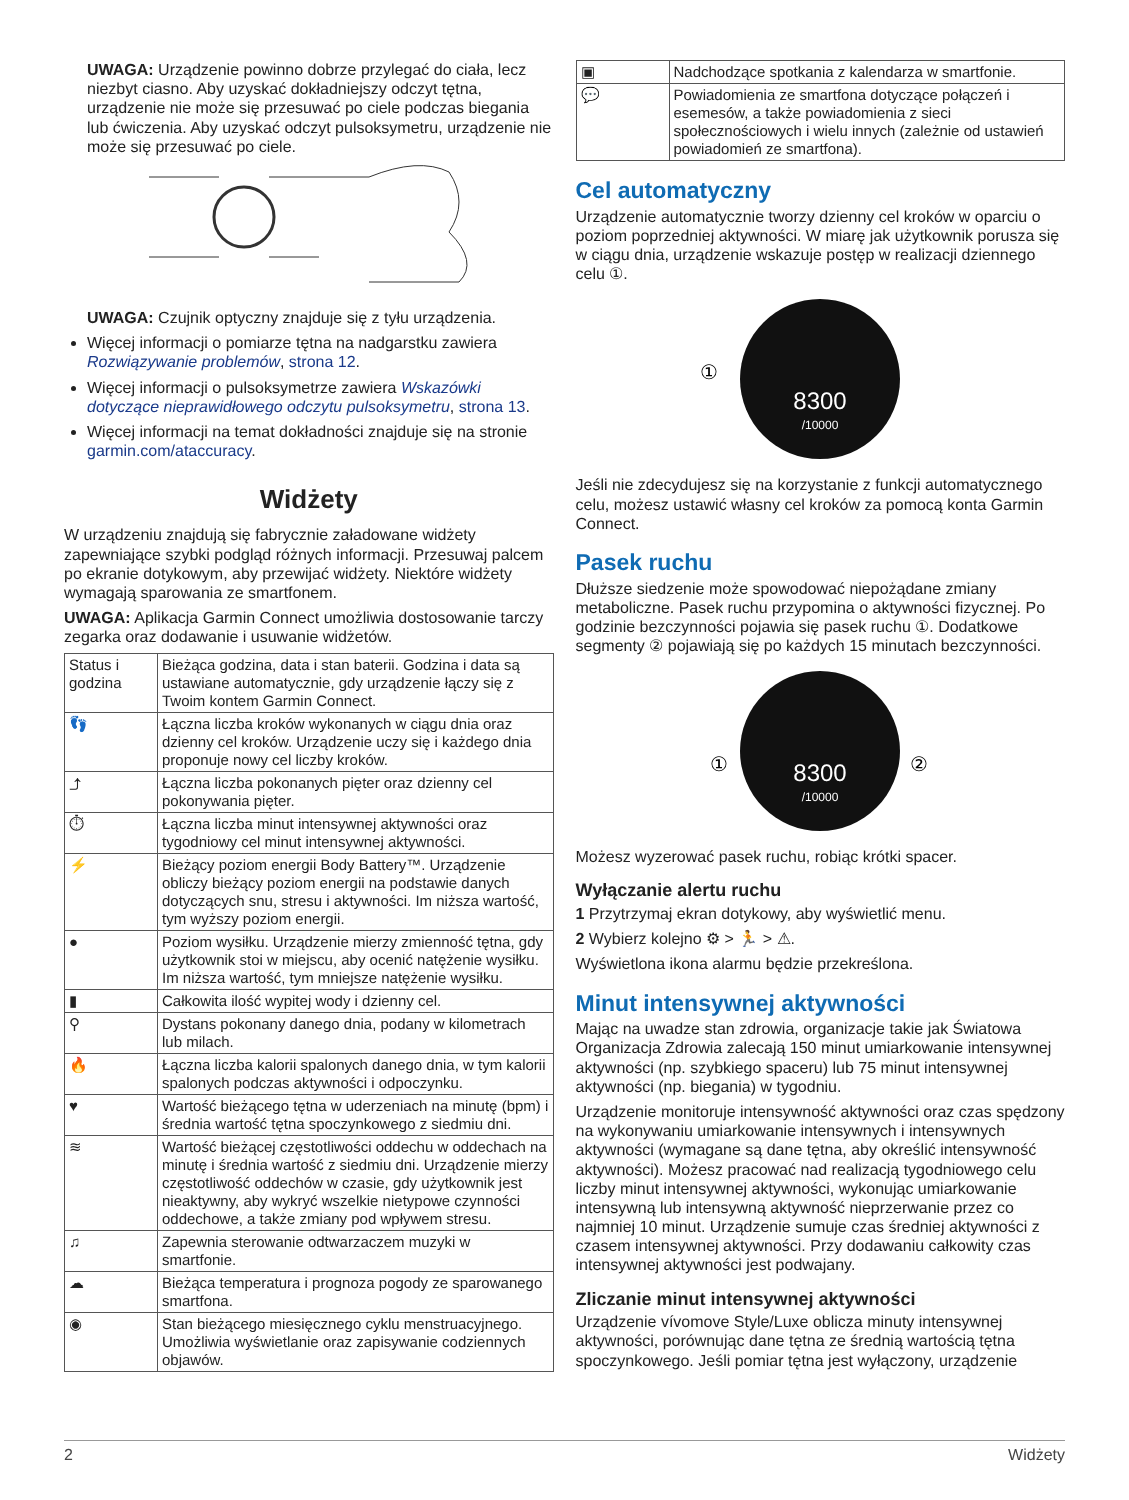UWAGA: Urządzenie powinno dobrze przylegać do ciała, lecz niezbyt ciasno. Aby uzyskać dokładniejszy odczyt tętna, urządzenie nie może się przesuwać po ciele podczas biegania lub ćwiczenia. Aby uzyskać odczyt pulsoksymetru, urządzenie nie może się przesuwać po ciele.
UWAGA: Czujnik optyczny znajduje się z tyłu urządzenia.
Więcej informacji o pomiarze tętna na nadgarstku zawiera Rozwiązywanie problemów, strona 12.
Więcej informacji o pulsoksymetrze zawiera Wskazówki dotyczące nieprawidłowego odczytu pulsoksymetru, strona 13.
Więcej informacji na temat dokładności znajduje się na stronie garmin.com/ataccuracy.
Widżety
W urządzeniu znajdują się fabrycznie załadowane widżety zapewniające szybki podgląd różnych informacji. Przesuwaj palcem po ekranie dotykowym, aby przewijać widżety. Niektóre widżety wymagają sparowania ze smartfonem.
UWAGA: Aplikacja Garmin Connect umożliwia dostosowanie tarczy zegarka oraz dodawanie i usuwanie widżetów.
| Status i godzina | Bieżąca godzina, data i stan baterii. Godzina i data są ustawiane automatycznie, gdy urządzenie łączy się z Twoim kontem Garmin Connect. |
| 👣 | Łączna liczba kroków wykonanych w ciągu dnia oraz dzienny cel kroków. Urządzenie uczy się i każdego dnia proponuje nowy cel liczby kroków. |
| ⤴ | Łączna liczba pokonanych pięter oraz dzienny cel pokonywania pięter. |
| ⏱ | Łączna liczba minut intensywnej aktywności oraz tygodniowy cel minut intensywnej aktywności. |
| ⚡ | Bieżący poziom energii Body Battery™. Urządzenie obliczy bieżący poziom energii na podstawie danych dotyczących snu, stresu i aktywności. Im niższa wartość, tym wyższy poziom energii. |
| ● | Poziom wysiłku. Urządzenie mierzy zmienność tętna, gdy użytkownik stoi w miejscu, aby ocenić natężenie wysiłku. Im niższa wartość, tym mniejsze natężenie wysiłku. |
| ▮ | Całkowita ilość wypitej wody i dzienny cel. |
| ⚲ | Dystans pokonany danego dnia, podany w kilometrach lub milach. |
| 🔥 | Łączna liczba kalorii spalonych danego dnia, w tym kalorii spalonych podczas aktywności i odpoczynku. |
| ♥ | Wartość bieżącego tętna w uderzeniach na minutę (bpm) i średnia wartość tętna spoczynkowego z siedmiu dni. |
| ≋ | Wartość bieżącej częstotliwości oddechu w oddechach na minutę i średnia wartość z siedmiu dni. Urządzenie mierzy częstotliwość oddechów w czasie, gdy użytkownik jest nieaktywny, aby wykryć wszelkie nietypowe czynności oddechowe, a także zmiany pod wpływem stresu. |
| ♫ | Zapewnia sterowanie odtwarzaczem muzyki w smartfonie. |
| ☁ | Bieżąca temperatura i prognoza pogody ze sparowanego smartfona. |
| ◉ | Stan bieżącego miesięcznego cyklu menstruacyjnego. Umożliwia wyświetlanie oraz zapisywanie codziennych objawów. |
| ▣ | Nadchodzące spotkania z kalendarza w smartfonie. |
| 💬 | Powiadomienia ze smartfona dotyczące połączeń i esemesów, a także powiadomienia z sieci społecznościowych i wielu innych (zależnie od ustawień powiadomień ze smartfona). |
Cel automatyczny
Urządzenie automatycznie tworzy dzienny cel kroków w oparciu o poziom poprzedniej aktywności. W miarę jak użytkownik porusza się w ciągu dnia, urządzenie wskazuje postęp w realizacji dziennego celu ①.
①
8300
/10000
Jeśli nie zdecydujesz się na korzystanie z funkcji automatycznego celu, możesz ustawić własny cel kroków za pomocą konta Garmin Connect.
Pasek ruchu
Dłuższe siedzenie może spowodować niepożądane zmiany metaboliczne. Pasek ruchu przypomina o aktywności fizycznej. Po godzinie bezczynności pojawia się pasek ruchu ①. Dodatkowe segmenty ② pojawiają się po każdych 15 minutach bezczynności.
①
②
8300
/10000
Możesz wyzerować pasek ruchu, robiąc krótki spacer.
Wyłączanie alertu ruchu
1 Przytrzymaj ekran dotykowy, aby wyświetlić menu.
2 Wybierz kolejno ⚙ > 🏃 > ⚠.
Wyświetlona ikona alarmu będzie przekreślona.
Minut intensywnej aktywności
Mając na uwadze stan zdrowia, organizacje takie jak Światowa Organizacja Zdrowia zalecają 150 minut umiarkowanie intensywnej aktywności (np. szybkiego spaceru) lub 75 minut intensywnej aktywności (np. biegania) w tygodniu.
Urządzenie monitoruje intensywność aktywności oraz czas spędzony na wykonywaniu umiarkowanie intensywnych i intensywnych aktywności (wymagane są dane tętna, aby określić intensywność aktywności). Możesz pracować nad realizacją tygodniowego celu liczby minut intensywnej aktywności, wykonując umiarkowanie intensywną lub intensywną aktywność nieprzerwanie przez co najmniej 10 minut. Urządzenie sumuje czas średniej aktywności z czasem intensywnej aktywności. Przy dodawaniu całkowity czas intensywnej aktywności jest podwajany.
Zliczanie minut intensywnej aktywności
Urządzenie vívomove Style/Luxe oblicza minuty intensywnej aktywności, porównując dane tętna ze średnią wartością tętna spoczynkowego. Jeśli pomiar tętna jest wyłączony, urządzenie
2 Widżety